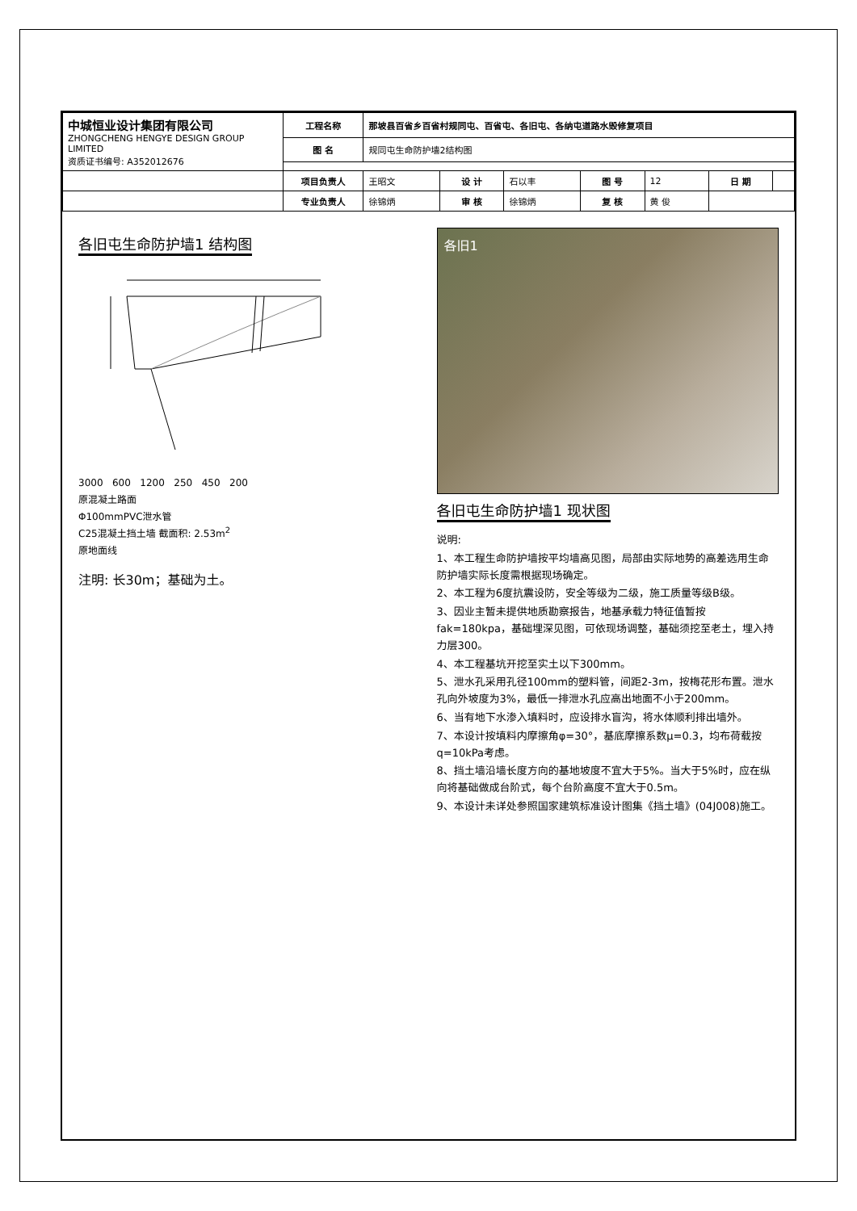| 中城恒业设计集团有限公司 ZHONGCHENG HENGYE DESIGN GROUP LIMITED 资质证书编号: A352012676 | 工程名称 | 那坡县百省乡百省村规同屯、百省屯、各旧屯、各纳屯道路水毁修复项目 | | | | | | |
| | 图 名 | 规同屯生命防护墙2结构图 | | | | | | |
| | 项目负责人 | 王昭文 | 设 计 | 石以丰 | 图 号 | 12 | 日 期 | |
| | 专业负责人 | 徐锦炳 | 审 核 | 徐锦炳 | 复 核 | 黄 俊 | | |
各旧屯生命防护墙1 结构图
3000 600 1200 250 450 200
原混凝土路面
Φ100mmPVC泄水管
C25混凝土挡土墙 截面积: 2.53m<sup>2</sup>
原地面线
注明: 长30m；基础为土。
各旧1
各旧屯生命防护墙1 现状图
说明:
1、本工程生命防护墙按平均墙高见图，局部由实际地势的高差选用生命防护墙实际长度需根据现场确定。
2、本工程为6度抗震设防，安全等级为二级，施工质量等级B级。
3、因业主暂未提供地质勘察报告，地基承载力特征值暂按fak=180kpa，基础埋深见图，可依现场调整，基础须挖至老土，埋入持力层300。
4、本工程基坑开挖至实土以下300mm。
5、泄水孔采用孔径100mm的塑料管，间距2-3m，按梅花形布置。泄水孔向外坡度为3%，最低一排泄水孔应高出地面不小于200mm。
6、当有地下水渗入填料时，应设排水盲沟，将水体顺利排出墙外。
7、本设计按填料内摩擦角φ=30°，基底摩擦系数μ=0.3，均布荷载按q=10kPa考虑。
8、挡土墙沿墙长度方向的基地坡度不宜大于5%。当大于5%时，应在纵向将基础做成台阶式，每个台阶高度不宜大于0.5m。
9、本设计未详处参照国家建筑标准设计图集《挡土墙》(04J008)施工。